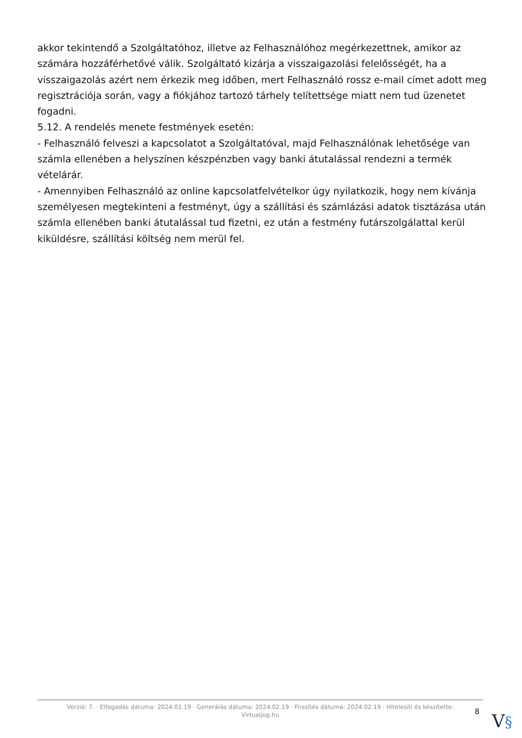akkor tekintendő a Szolgáltatóhoz, illetve az Felhasználóhoz megérkezettnek, amikor az számára hozzáférhetővé válik. Szolgáltató kizárja a visszaigazolási felelősségét, ha a visszaigazolás azért nem érkezik meg időben, mert Felhasználó rossz e-mail címet adott meg regisztrációja során, vagy a fiókjához tartozó tárhely telítettsége miatt nem tud üzenetet fogadni.
5.12. A rendelés menete festmények esetén:
- Felhasználó felveszi a kapcsolatot a Szolgáltatóval, majd Felhasználónak lehetősége van számla ellenében a helyszínen készpénzben vagy banki átutalással rendezni a termék vételárár.
- Amennyiben Felhasználó az online kapcsolatfelvételkor úgy nyilatkozik, hogy nem kívánja személyesen megtekinteni a festményt, úgy a szállítási és számlázási adatok tisztázása után számla ellenében banki átutalással tud fizetni, ez után a festmény futárszolgálattal kerül kiküldésre, szállítási költség nem merül fel.
Verzió: 7. · Elfogadás dátuma: 2024.02.19 · Generálás dátuma: 2024.02.19 · Frissítés dátuma: 2024.02.19 · Hitelesíti és készítette:
Virtualjog.hu
8 V§